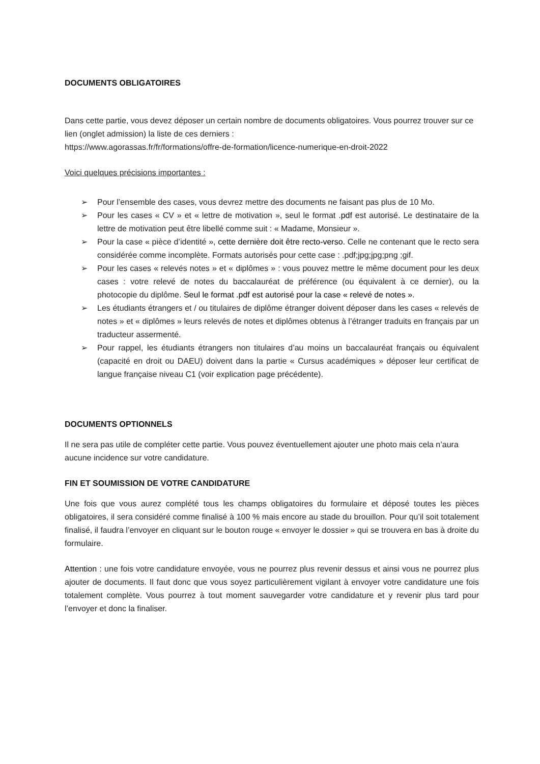DOCUMENTS OBLIGATOIRES
Dans cette partie, vous devez déposer un certain nombre de documents obligatoires. Vous pourrez trouver sur ce lien (onglet admission) la liste de ces derniers :
https://www.agorassas.fr/fr/formations/offre-de-formation/licence-numerique-en-droit-2022
Voici quelques précisions importantes :
➢ Pour l’ensemble des cases, vous devrez mettre des documents ne faisant pas plus de 10 Mo.
➢ Pour les cases « CV » et « lettre de motivation », seul le format .pdf est autorisé. Le destinataire de la lettre de motivation peut être libellé comme suit : « Madame, Monsieur ».
➢ Pour la case « pièce d’identité », cette dernière doit être recto-verso. Celle ne contenant que le recto sera considérée comme incomplète. Formats autorisés pour cette case : .pdf;jpg;jpg;png ;gif.
➢ Pour les cases « relevés notes » et « diplômes » : vous pouvez mettre le même document pour les deux cases : votre relevé de notes du baccalauréat de préférence (ou équivalent à ce dernier), ou la photocopie du diplôme. Seul le format .pdf est autorisé pour la case « relevé de notes ».
➢ Les étudiants étrangers et / ou titulaires de diplôme étranger doivent déposer dans les cases « relevés de notes » et « diplômes » leurs relevés de notes et diplômes obtenus à l’étranger traduits en français par un traducteur assermenté.
➢ Pour rappel, les étudiants étrangers non titulaires d’au moins un baccalauréat français ou équivalent (capacité en droit ou DAEU) doivent dans la partie « Cursus académiques » déposer leur certificat de langue française niveau C1 (voir explication page précédente).
DOCUMENTS OPTIONNELS
Il ne sera pas utile de compléter cette partie. Vous pouvez éventuellement ajouter une photo mais cela n’aura aucune incidence sur votre candidature.
FIN ET SOUMISSION DE VOTRE CANDIDATURE
Une fois que vous aurez complété tous les champs obligatoires du formulaire et déposé toutes les pièces obligatoires, il sera considéré comme finalisé à 100 % mais encore au stade du brouillon. Pour qu’il soit totalement finalisé, il faudra l’envoyer en cliquant sur le bouton rouge « envoyer le dossier » qui se trouvera en bas à droite du formulaire.
Attention : une fois votre candidature envoyée, vous ne pourrez plus revenir dessus et ainsi vous ne pourrez plus ajouter de documents. Il faut donc que vous soyez particulièrement vigilant à envoyer votre candidature une fois totalement complète. Vous pourrez à tout moment sauvegarder votre candidature et y revenir plus tard pour l’envoyer et donc la finaliser.